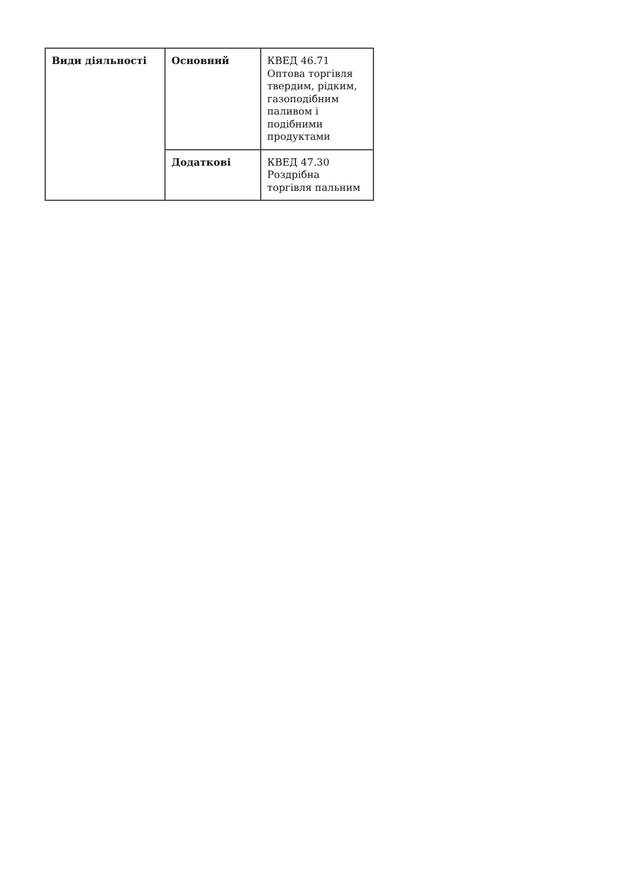| Види діяльності | Основний | КВЕД 46.71 Оптова торгівля твердим, рідким, газоподібним паливом і подібними продуктами |
| | Додаткові | КВЕД 47.30 Роздрібна торгівля пальним |